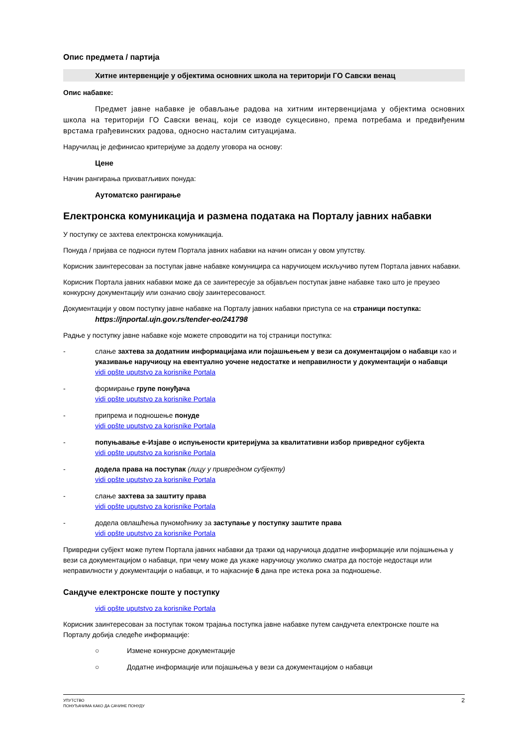Опис предмета / партија
Хитне интервенције у објектима основних школа на територији ГО Савски венац
Опис набавке:
Предмет јавне набавке је обављање радова на хитним интервенцијама у објектима основних школа на територији ГО Савски венац, који се изводе сукцесивно, према потребама и предвиђеним врстама грађевинских радова, односно насталим ситуацијама.
Наручилац је дефинисао критеријуме за доделу уговора на основу:
Цене
Начин рангирања прихватљивих понуда:
Аутоматско рангирање
Електронска комуникација и размена података на Порталу јавних набавки
У поступку се захтева електронска комуникација.
Понуда / пријава се подноси путем Портала јавних набавки на начин описан у овом упутству.
Корисник заинтересован за поступак јавне набавке комуницира са наручиоцем искључиво путем Портала јавних набавки.
Корисник Портала јавних набавки може да се заинтересује за објављен поступак јавне набавке тако што је преузео конкурсну документацију или означио своју заинтересованост.
Документацији у овом поступку јавне набавке на Порталу јавних набавки приступа се на страници поступка:
https://jnportal.ujn.gov.rs/tender-eo/241798
Радње у поступку јавне набавке које можете спроводити на тој страници поступка:
- слање захтева за додатним информацијама или појашњењем у вези са документацијом о набавци као и указивање наручиоцу на евентуално уочене недостатке и неправилности у документацији о набавци
vidi opšte uputstvo za korisnike Portala
- формирање групе понуђача
vidi opšte uputstvo za korisnike Portala
- припрема и подношење понуде
vidi opšte uputstvo za korisnike Portala
- попуњавање е-Изјаве о испуњености критеријума за квалитативни избор привредног субјекта
vidi opšte uputstvo za korisnike Portala
- додела права на поступак (лицу у привредном субјекту)
vidi opšte uputstvo za korisnike Portala
- слање захтева за заштиту права
vidi opšte uputstvo za korisnike Portala
- додела овлашћења пуномоћнику за заступање у поступку заштите права
vidi opšte uputstvo za korisnike Portala
Привредни субјект може путем Портала јавних набавки да тражи од наручиоца додатне информације или појашњења у вези са документацијом о набавци, при чему може да укаже наручиоцу уколико сматра да постоје недостаци или неправилности у документацији о набавци, и то најкасније 6 дана пре истека рока за подношење.
Сандуче електронске поште у поступку
vidi opšte uputstvo za korisnike Portala
Корисник заинтересован за поступак током трајања поступка јавне набавке путем сандучета електронске поште на Порталу добија следеће информације:
○ Измене конкурсне документације
○ Додатне информације или појашњења у вези са документацијом о набавци
УПУТСТВО
ПОНУЂАЧИМА КАКО ДА САЧИНЕ ПОНУДУ
2